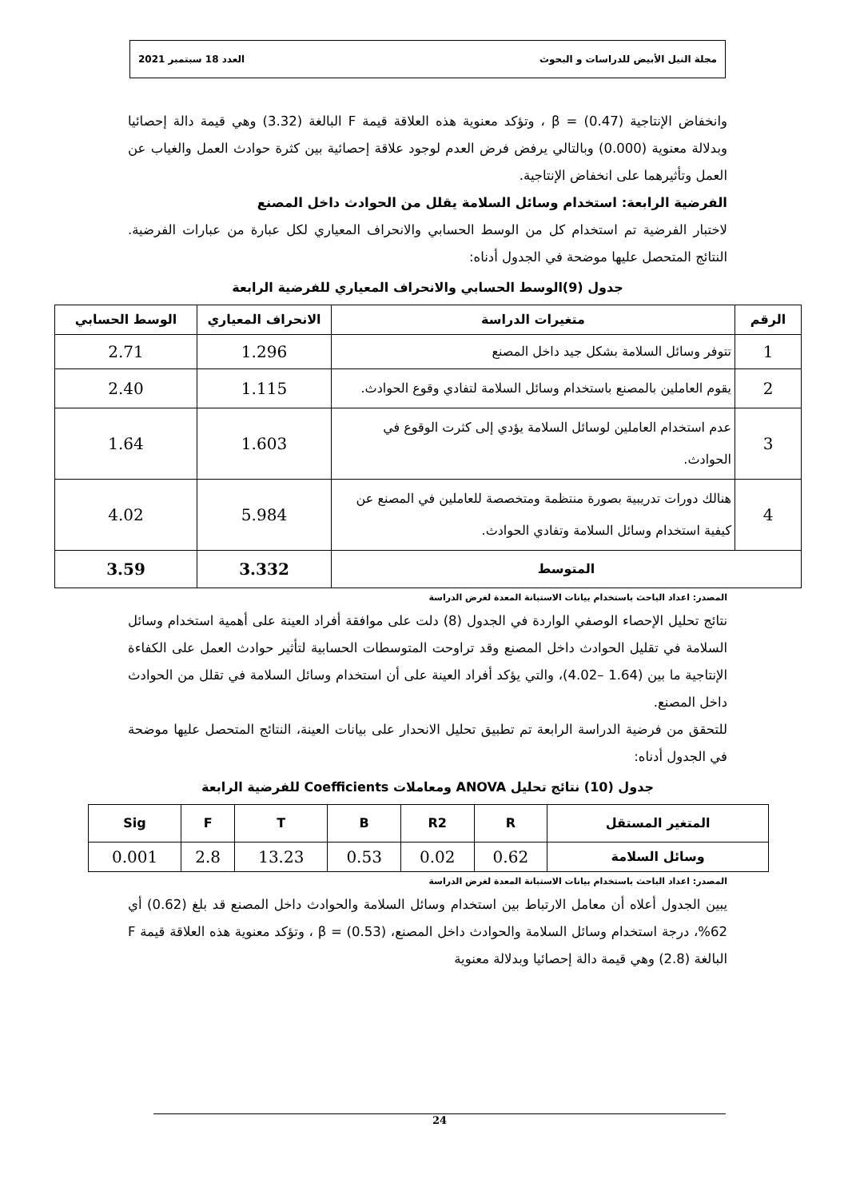مجلة النيل الأبيض للدراسات و البحوث العدد 18 سبتمبر 2021
وانخفاض الإنتاجية (0.47) = β ، وتؤكد معنوية هذه العلاقة قيمة F البالغة (3.32) وهي قيمة دالة إحصائيا وبدلالة معنوية (0.000) وبالتالي يرفض فرض العدم لوجود علاقة إحصائية بين كثرة حوادث العمل والغياب عن العمل وتأثيرهما على انخفاض الإنتاجية.
الفرضية الرابعة: استخدام وسائل السلامة يقلل من الحوادث داخل المصنع
لاختبار الفرضية تم استخدام كل من الوسط الحسابي والانحراف المعياري لكل عبارة من عبارات الفرضية. النتائج المتحصل عليها موضحة في الجدول أدناه:
جدول (9)الوسط الحسابي والانحراف المعياري للفرضية الرابعة
| الرقم | متغيرات الدراسة | الانحراف المعياري | الوسط الحسابي |
| --- | --- | --- | --- |
| 1 | تتوفر وسائل السلامة بشكل جيد داخل المصنع | 1.296 | 2.71 |
| 2 | يقوم العاملين بالمصنع باستخدام وسائل السلامة لتفادي وقوع الحوادث. | 1.115 | 2.40 |
| 3 | عدم استخدام العاملين لوسائل السلامة يؤدي إلى كثرت الوقوع في الحوادث. | 1.603 | 1.64 |
| 4 | هنالك دورات تدريبية بصورة منتظمة ومتخصصة للعاملين في المصنع عن كيفية استخدام وسائل السلامة وتفادي الحوادث. | 5.984 | 4.02 |
| المتوسط | | 3.332 | 3.59 |
المصدر: اعداد الباحث باستخدام بيانات الاستبانة المعدة لغرض الدراسة
نتائج تحليل الإحصاء الوصفي الواردة في الجدول (8) دلت على موافقة أفراد العينة على أهمية استخدام وسائل السلامة في تقليل الحوادث داخل المصنع وقد تراوحت المتوسطات الحسابية لتأثير حوادث العمل على الكفاءة الإنتاجية ما بين (1.64 –4.02)، والتي يؤكد أفراد العينة على أن استخدام وسائل السلامة في تقلل من الحوادث داخل المصنع.
للتحقق من فرضية الدراسة الرابعة تم تطبيق تحليل الانحدار على بيانات العينة، النتائج المتحصل عليها موضحة في الجدول أدناه:
جدول (10) نتائج تحليل ANOVA ومعاملات Coefficients للفرضية الرابعة
| المتغير المستقل | R | R2 | B | T | F | Sig |
| --- | --- | --- | --- | --- | --- | --- |
| وسائل السلامة | 0.62 | 0.02 | 0.53 | 13.23 | 2.8 | 0.001 |
المصدر: اعداد الباحث باستخدام بيانات الاستبانة المعدة لغرض الدراسة
يبين الجدول أعلاه أن معامل الارتباط بين استخدام وسائل السلامة والحوادث داخل المصنع قد بلغ (0.62) أي 62%، درجة استخدام وسائل السلامة والحوادث داخل المصنع، (0.53) = β ، وتؤكد معنوية هذه العلاقة قيمة F البالغة (2.8) وهي قيمة دالة إحصائيا وبدلالة معنوية
24